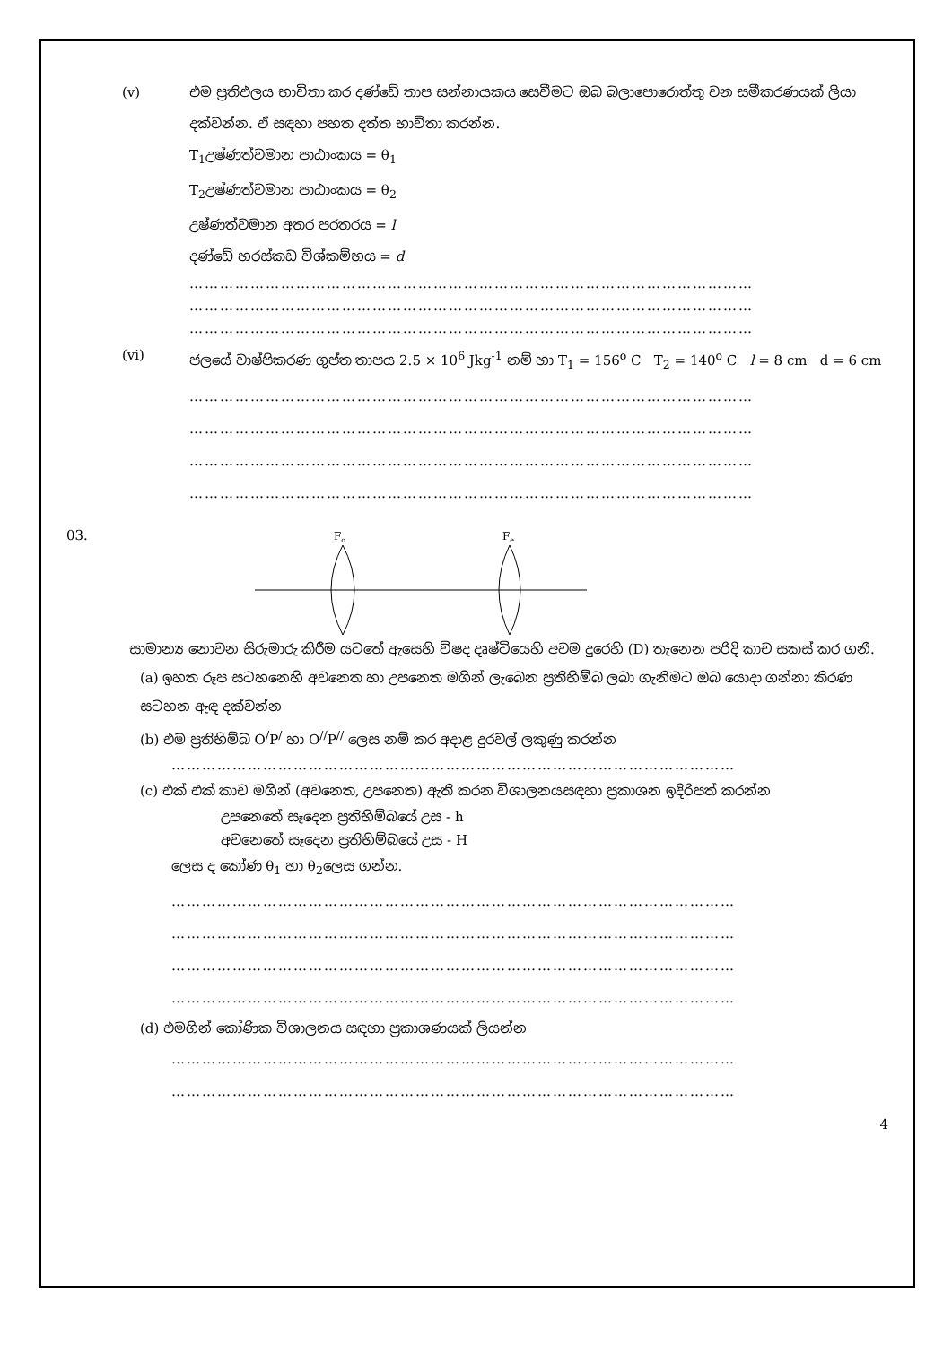(v) එම ප්‍රතිඵලය භාවිතා කර දණ්ඩේ තාප සන්නායකය සෙවීමට ඔබ බලාපොරොත්තු වන සමීකරණයක් ලියා දක්වන්න. ඒ සඳහා පහත දත්ත භාවිතා කරන්න.
T<sub>1</sub>උෂ්ණත්වමාන පාඨාංකය = θ<sub>1</sub>
T<sub>2</sub>උෂ්ණත්වමාන පාඨාංකය = θ<sub>2</sub>
උෂ්ණත්වමාන අතර පරතරය = l
දණ්ඩේ හරස්කඩ විශ්කම්භය = d
…………………………………………………………………………………………………
…………………………………………………………………………………………………
…………………………………………………………………………………………………
(vi) ජලයේ වාෂ්පිකරණ ගුප්ත තාපය 2.5 × 10<sup>6</sup> Jkg<sup>-1</sup> නම් හා T<sub>1</sub> = 156<sup>o</sup> C T<sub>2</sub> = 140<sup>o</sup> C l = 8 cm d = 6 cm
…………………………………………………………………………………………………
…………………………………………………………………………………………………
…………………………………………………………………………………………………
…………………………………………………………………………………………………
03.
Fo
Fe
සාමාන්‍ය නොවන සිරුමාරු කිරීම යටතේ ඇසෙහි විෂද දෘෂ්ටියෙහි අවම දුරෙහි (D) තැනෙන පරිදි කාච සකස් කර ගනී.
(a) ඉහත රූප සටහනෙහි අවනෙත හා උපනෙත මගින් ලැබෙන ප්‍රතිභිම්බ ලබා ගැනිමට ඔබ යොදා ගන්නා කිරණ සටහන ඇඳ දක්වන්න
(b) එම ප්‍රතිභිම්බ O<sup>/</sup>P<sup>/</sup> හා O<sup>//</sup>P<sup>//</sup> ලෙස නම් කර අදාළ දුරවල් ලකුණු කරන්න
…………………………………………………………………………………………………
(c) එක් එක් කාච මගින් (අවනෙත, උපනෙත) ඇති කරන විශාලනයසඳහා ප්‍රකාශන ඉදිරිපත් කරන්න
උපනෙතේ සෑදෙන ප්‍රතිභිම්බයේ උස - h
අවනෙතේ සෑදෙන ප්‍රතිභිම්බයේ උස - H
ලෙස ද කෝණ θ<sub>1</sub> හා θ<sub>2</sub>ලෙස ගන්න.
…………………………………………………………………………………………………
…………………………………………………………………………………………………
…………………………………………………………………………………………………
…………………………………………………………………………………………………
(d) එමගින් කෝණික විශාලනය සඳහා ප්‍රකාශණයක් ලියන්න
…………………………………………………………………………………………………
…………………………………………………………………………………………………
4